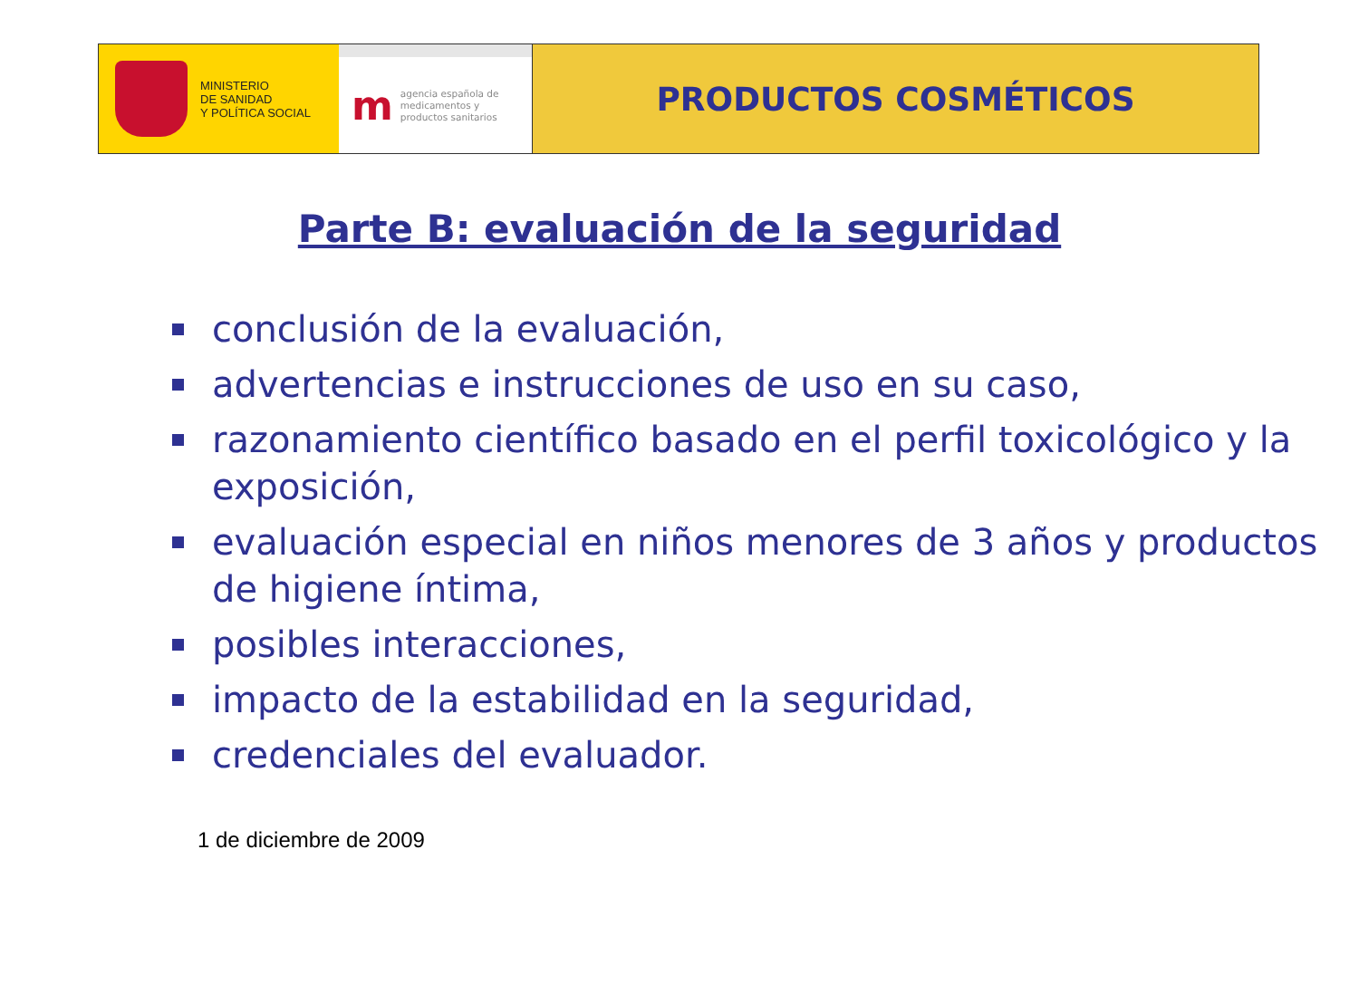MINISTERIO
DE SANIDAD
Y POLÍTICA SOCIAL
m
agencia española de
medicamentos y
productos sanitarios
PRODUCTOS COSMÉTICOS
Parte B: evaluación de la seguridad
conclusión de la evaluación,
advertencias e instrucciones de uso en su caso,
razonamiento científico basado en el perfil toxicológico y la exposición,
evaluación especial en niños menores de 3 años y productos de higiene íntima,
posibles interacciones,
impacto de la estabilidad en la seguridad,
credenciales del evaluador.
1 de diciembre de 2009